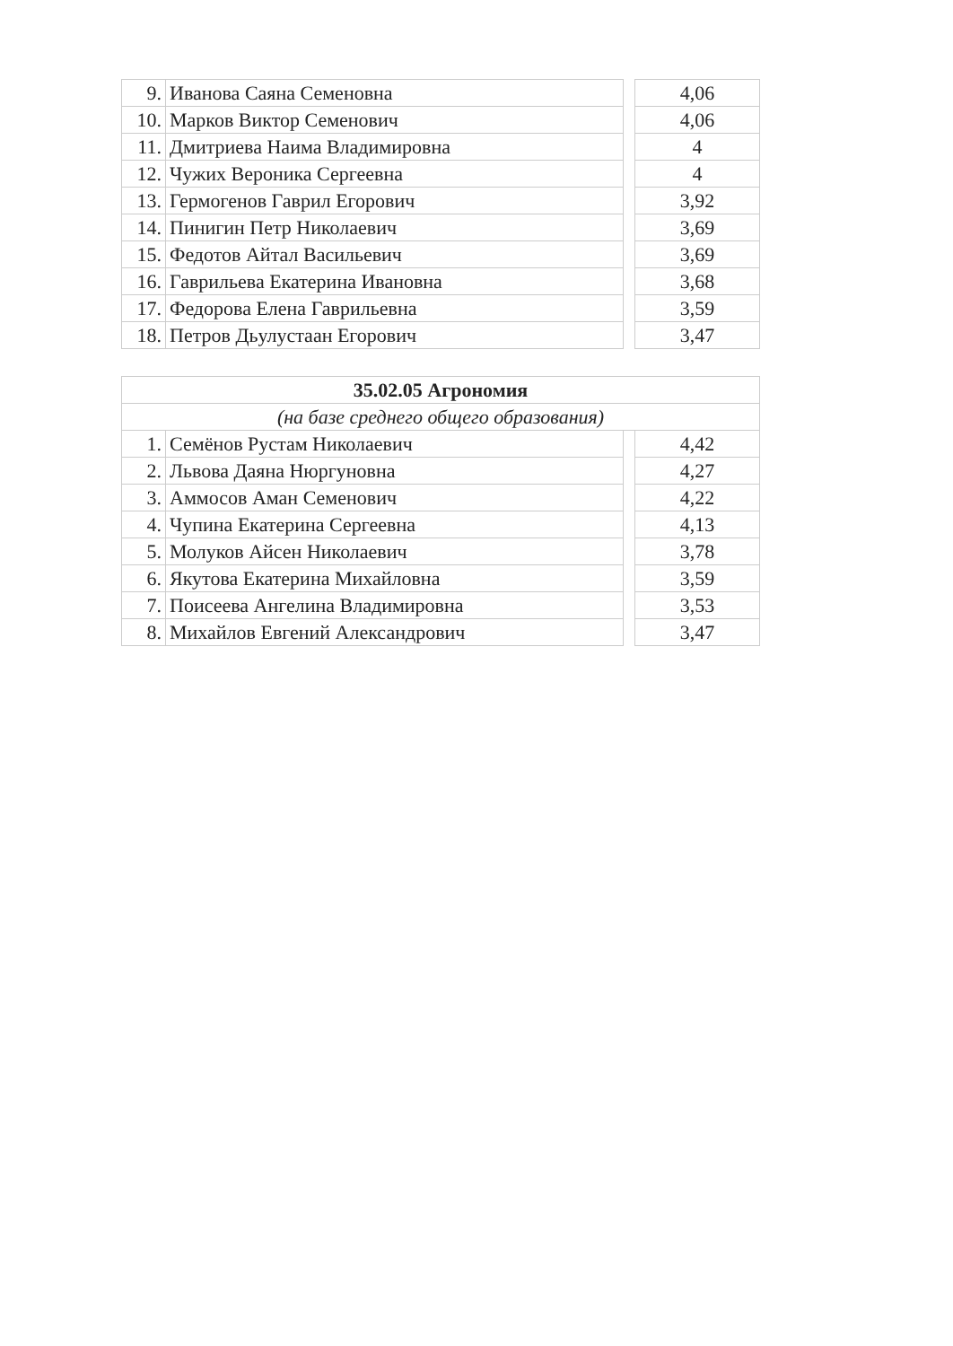| 9. | Иванова Саяна Семеновна | | 4,06 |
| 10. | Марков Виктор Семенович | | 4,06 |
| 11. | Дмитриева Наима Владимировна | | 4 |
| 12. | Чужих Вероника Сергеевна | | 4 |
| 13. | Гермогенов Гаврил Егорович | | 3,92 |
| 14. | Пинигин Петр Николаевич | | 3,69 |
| 15. | Федотов Айтал Васильевич | | 3,69 |
| 16. | Гаврильева Екатерина Ивановна | | 3,68 |
| 17. | Федорова Елена Гаврильевна | | 3,59 |
| 18. | Петров Дьулустаан Егорович | | 3,47 |
| 35.02.05 Агрономия | | | |
| --- | --- | --- | --- |
| (на базе среднего общего образования) | | | |
| 1. | Семёнов Рустам Николаевич | | 4,42 |
| 2. | Львова Даяна Нюргуновна | | 4,27 |
| 3. | Аммосов Аман Семенович | | 4,22 |
| 4. | Чупина Екатерина Сергеевна | | 4,13 |
| 5. | Молуков Айсен Николаевич | | 3,78 |
| 6. | Якутова Екатерина Михайловна | | 3,59 |
| 7. | Поисеева Ангелина Владимировна | | 3,53 |
| 8. | Михайлов Евгений Александрович | | 3,47 |